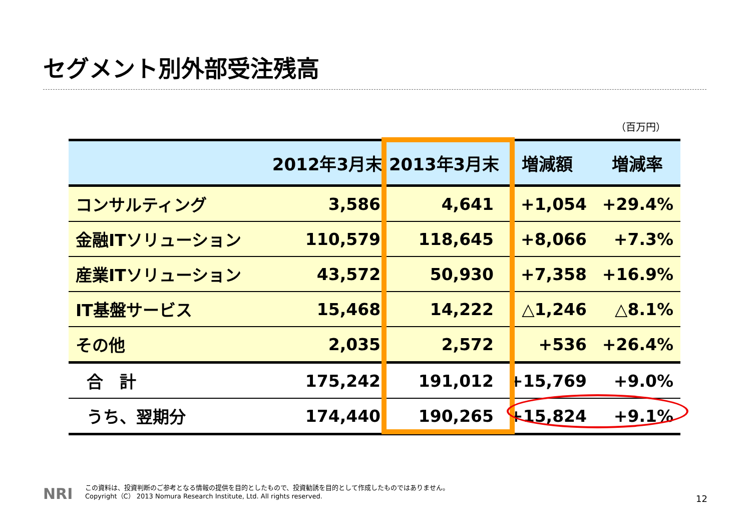セグメント別外部受注残高
（百万円）
| | 2012年3月末 | 2013年3月末 | 増減額 | 増減率 |
| --- | --- | --- | --- | --- |
| コンサルティング | 3,586 | 4,641 | +1,054 | +29.4% |
| 金融ITソリューション | 110,579 | 118,645 | +8,066 | +7.3% |
| 産業ITソリューション | 43,572 | 50,930 | +7,358 | +16.9% |
| IT基盤サービス | 15,468 | 14,222 | △1,246 | △8.1% |
| その他 | 2,035 | 2,572 | +536 | +26.4% |
| 合 計 | 175,242 | 191,012 | +15,769 | +9.0% |
| うち、翌期分 | 174,440 | 190,265 | +15,824 | +9.1% |
NRI
この資料は、投資判断のご参考となる情報の提供を目的としたもので、投資勧誘を目的として作成したものではありません。
Copyright（C） 2013 Nomura Research Institute, Ltd. All rights reserved.
12